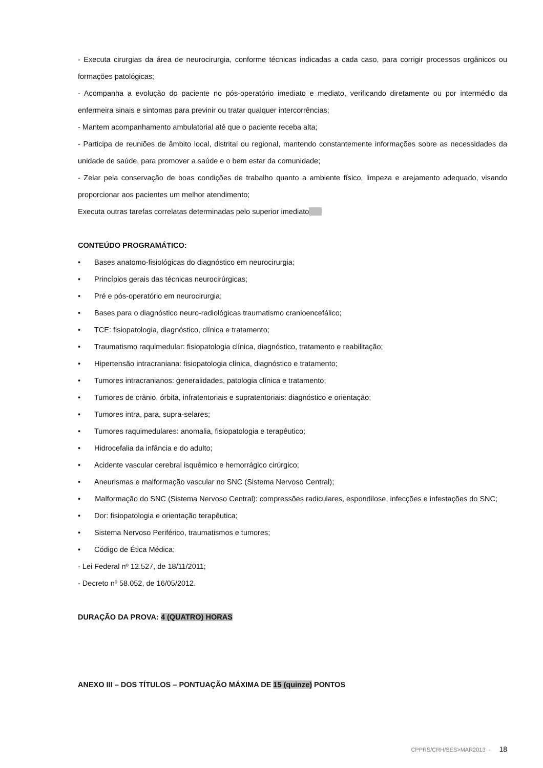- Executa cirurgias da área de neurocirurgia, conforme técnicas indicadas a cada caso, para corrigir processos orgânicos ou formações patológicas;
- Acompanha a evolução do paciente no pós-operatório imediato e mediato, verificando diretamente ou por intermédio da enfermeira sinais e sintomas para previnir ou tratar qualquer intercorrências;
- Mantem acompanhamento ambulatorial até que o paciente receba alta;
- Participa de reuniões de âmbito local, distrital ou regional, mantendo constantemente informações sobre as necessidades da unidade de saúde, para promover a saúde e o bem estar da comunidade;
- Zelar pela conservação de boas condições de trabalho quanto a ambiente físico, limpeza e arejamento adequado, visando proporcionar aos pacientes um melhor atendimento;
Executa outras tarefas correlatas determinadas pelo superior imediato
CONTEÚDO PROGRAMÁTICO:
• Bases anatomo-fisiológicas do diagnóstico em neurocirurgia;
• Princípios gerais das técnicas neurocirúrgicas;
• Pré e pós-operatório em neurocirurgia;
• Bases para o diagnóstico neuro-radiológicas traumatismo cranioencefálico;
• TCE: fisiopatologia, diagnóstico, clínica e tratamento;
• Traumatismo raquimedular: fisiopatologia clínica, diagnóstico, tratamento e reabilitação;
• Hipertensão intracraniana: fisiopatologia clínica, diagnóstico e tratamento;
• Tumores intracranianos: generalidades, patologia clínica e tratamento;
• Tumores de crânio, órbita, infratentoriais e supratentoriais: diagnóstico e orientação;
• Tumores intra, para, supra-selares;
• Tumores raquimedulares: anomalia, fisiopatologia e terapêutico;
• Hidrocefalia da infância e do adulto;
• Acidente vascular cerebral isquêmico e hemorrágico cirúrgico;
• Aneurismas e malformação vascular no SNC (Sistema Nervoso Central);
• Malformação do SNC (Sistema Nervoso Central): compressões radiculares, espondilose, infecções e infestações do SNC;
• Dor: fisiopatologia e orientação terapêutica;
• Sistema Nervoso Periférico, traumatismos e tumores;
• Código de Ética Médica;
- Lei Federal nº 12.527, de 18/11/2011;
- Decreto nº 58.052, de 16/05/2012.
DURAÇÃO DA PROVA: 4 (QUATRO) HORAS
ANEXO III – DOS TÍTULOS – PONTUAÇÃO MÁXIMA DE 15 (quinze) PONTOS
CPPRS/CRH/SES>MAR2013 - 18